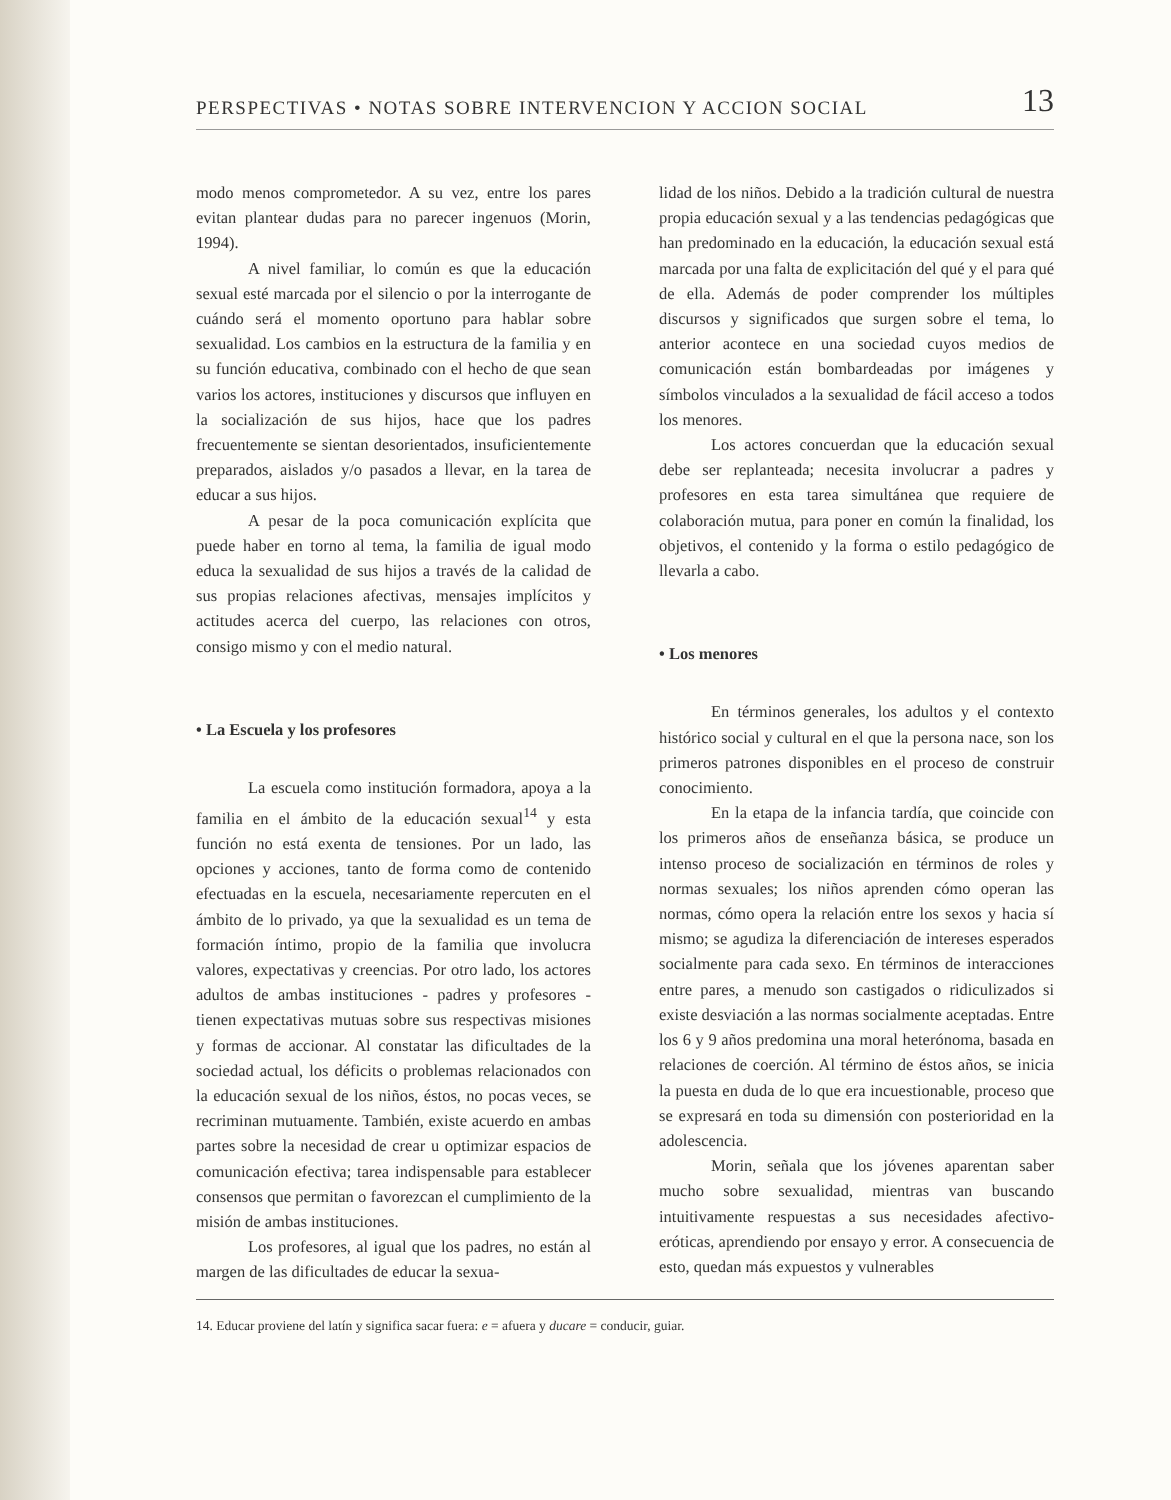PERSPECTIVAS • NOTAS SOBRE INTERVENCION Y ACCION SOCIAL 13
modo menos comprometedor. A su vez, entre los pares evitan plantear dudas para no parecer ingenuos (Morin, 1994).
A nivel familiar, lo común es que la educación sexual esté marcada por el silencio o por la interrogante de cuándo será el momento oportuno para hablar sobre sexualidad. Los cambios en la estructura de la familia y en su función educativa, combinado con el hecho de que sean varios los actores, instituciones y discursos que influyen en la socialización de sus hijos, hace que los padres frecuentemente se sientan desorientados, insuficientemente preparados, aislados y/o pasados a llevar, en la tarea de educar a sus hijos.
A pesar de la poca comunicación explícita que puede haber en torno al tema, la familia de igual modo educa la sexualidad de sus hijos a través de la calidad de sus propias relaciones afectivas, mensajes implícitos y actitudes acerca del cuerpo, las relaciones con otros, consigo mismo y con el medio natural.
• La Escuela y los profesores
La escuela como institución formadora, apoya a la familia en el ámbito de la educación sexual<sup>14</sup> y esta función no está exenta de tensiones. Por un lado, las opciones y acciones, tanto de forma como de contenido efectuadas en la escuela, necesariamente repercuten en el ámbito de lo privado, ya que la sexualidad es un tema de formación íntimo, propio de la familia que involucra valores, expectativas y creencias. Por otro lado, los actores adultos de ambas instituciones - padres y profesores - tienen expectativas mutuas sobre sus respectivas misiones y formas de accionar. Al constatar las dificultades de la sociedad actual, los déficits o problemas relacionados con la educación sexual de los niños, éstos, no pocas veces, se recriminan mutuamente. También, existe acuerdo en ambas partes sobre la necesidad de crear u optimizar espacios de comunicación efectiva; tarea indispensable para establecer consensos que permitan o favorezcan el cumplimiento de la misión de ambas instituciones.
Los profesores, al igual que los padres, no están al margen de las dificultades de educar la sexua-
lidad de los niños. Debido a la tradición cultural de nuestra propia educación sexual y a las tendencias pedagógicas que han predominado en la educación, la educación sexual está marcada por una falta de explicitación del qué y el para qué de ella. Además de poder comprender los múltiples discursos y significados que surgen sobre el tema, lo anterior acontece en una sociedad cuyos medios de comunicación están bombardeadas por imágenes y símbolos vinculados a la sexualidad de fácil acceso a todos los menores.
Los actores concuerdan que la educación sexual debe ser replanteada; necesita involucrar a padres y profesores en esta tarea simultánea que requiere de colaboración mutua, para poner en común la finalidad, los objetivos, el contenido y la forma o estilo pedagógico de llevarla a cabo.
• Los menores
En términos generales, los adultos y el contexto histórico social y cultural en el que la persona nace, son los primeros patrones disponibles en el proceso de construir conocimiento.
En la etapa de la infancia tardía, que coincide con los primeros años de enseñanza básica, se produce un intenso proceso de socialización en términos de roles y normas sexuales; los niños aprenden cómo operan las normas, cómo opera la relación entre los sexos y hacia sí mismo; se agudiza la diferenciación de intereses esperados socialmente para cada sexo. En términos de interacciones entre pares, a menudo son castigados o ridiculizados si existe desviación a las normas socialmente aceptadas. Entre los 6 y 9 años predomina una moral heterónoma, basada en relaciones de coerción. Al término de éstos años, se inicia la puesta en duda de lo que era incuestionable, proceso que se expresará en toda su dimensión con posterioridad en la adolescencia.
Morin, señala que los jóvenes aparentan saber mucho sobre sexualidad, mientras van buscando intuitivamente respuestas a sus necesidades afectivo-eróticas, aprendiendo por ensayo y error. A consecuencia de esto, quedan más expuestos y vulnerables
14. Educar proviene del latín y significa sacar fuera: e = afuera y ducare = conducir, guiar.